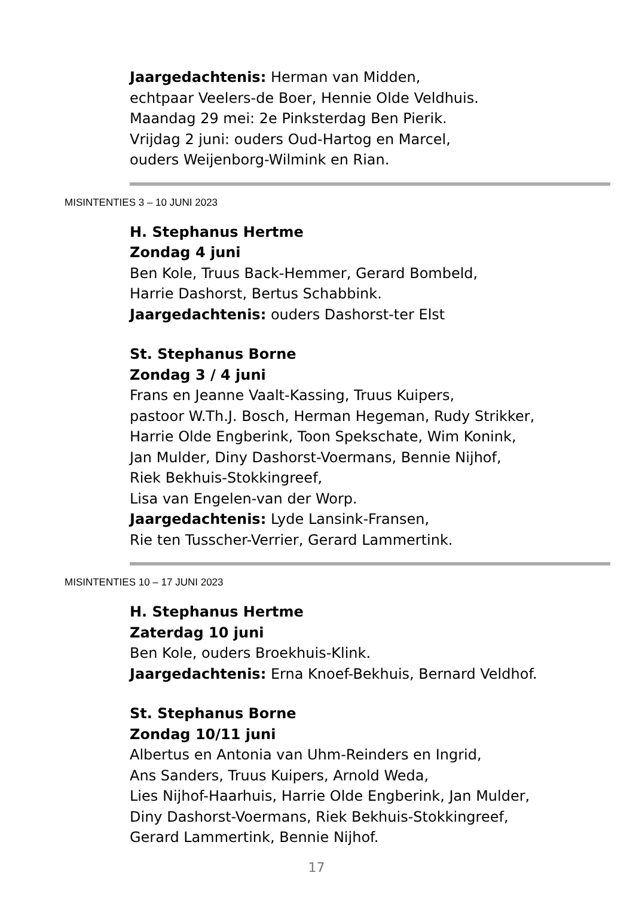Jaargedachtenis: Herman van Midden,
echtpaar Veelers-de Boer, Hennie Olde Veldhuis.
Maandag 29 mei: 2e Pinksterdag Ben Pierik.
Vrijdag 2 juni: ouders Oud-Hartog en Marcel,
ouders Weijenborg-Wilmink en Rian.
MISINTENTIES 3 – 10 JUNI 2023
H. Stephanus Hertme
Zondag 4 juni
Ben Kole, Truus Back-Hemmer, Gerard Bombeld,
Harrie Dashorst, Bertus Schabbink.
Jaargedachtenis: ouders Dashorst-ter Elst
St. Stephanus Borne
Zondag 3 / 4 juni
Frans en Jeanne Vaalt-Kassing, Truus Kuipers,
pastoor W.Th.J. Bosch, Herman Hegeman, Rudy Strikker,
Harrie Olde Engberink, Toon Spekschate, Wim Konink,
Jan Mulder, Diny Dashorst-Voermans, Bennie Nijhof,
Riek Bekhuis-Stokkingreef,
Lisa van Engelen-van der Worp.
Jaargedachtenis: Lyde Lansink-Fransen,
Rie ten Tusscher-Verrier, Gerard Lammertink.
MISINTENTIES 10 – 17 JUNI 2023
H. Stephanus Hertme
Zaterdag 10 juni
Ben Kole, ouders Broekhuis-Klink.
Jaargedachtenis: Erna Knoef-Bekhuis, Bernard Veldhof.
St. Stephanus Borne
Zondag 10/11 juni
Albertus en Antonia van Uhm-Reinders en Ingrid,
Ans Sanders, Truus Kuipers, Arnold Weda,
Lies Nijhof-Haarhuis, Harrie Olde Engberink, Jan Mulder,
Diny Dashorst-Voermans, Riek Bekhuis-Stokkingreef,
Gerard Lammertink, Bennie Nijhof.
17